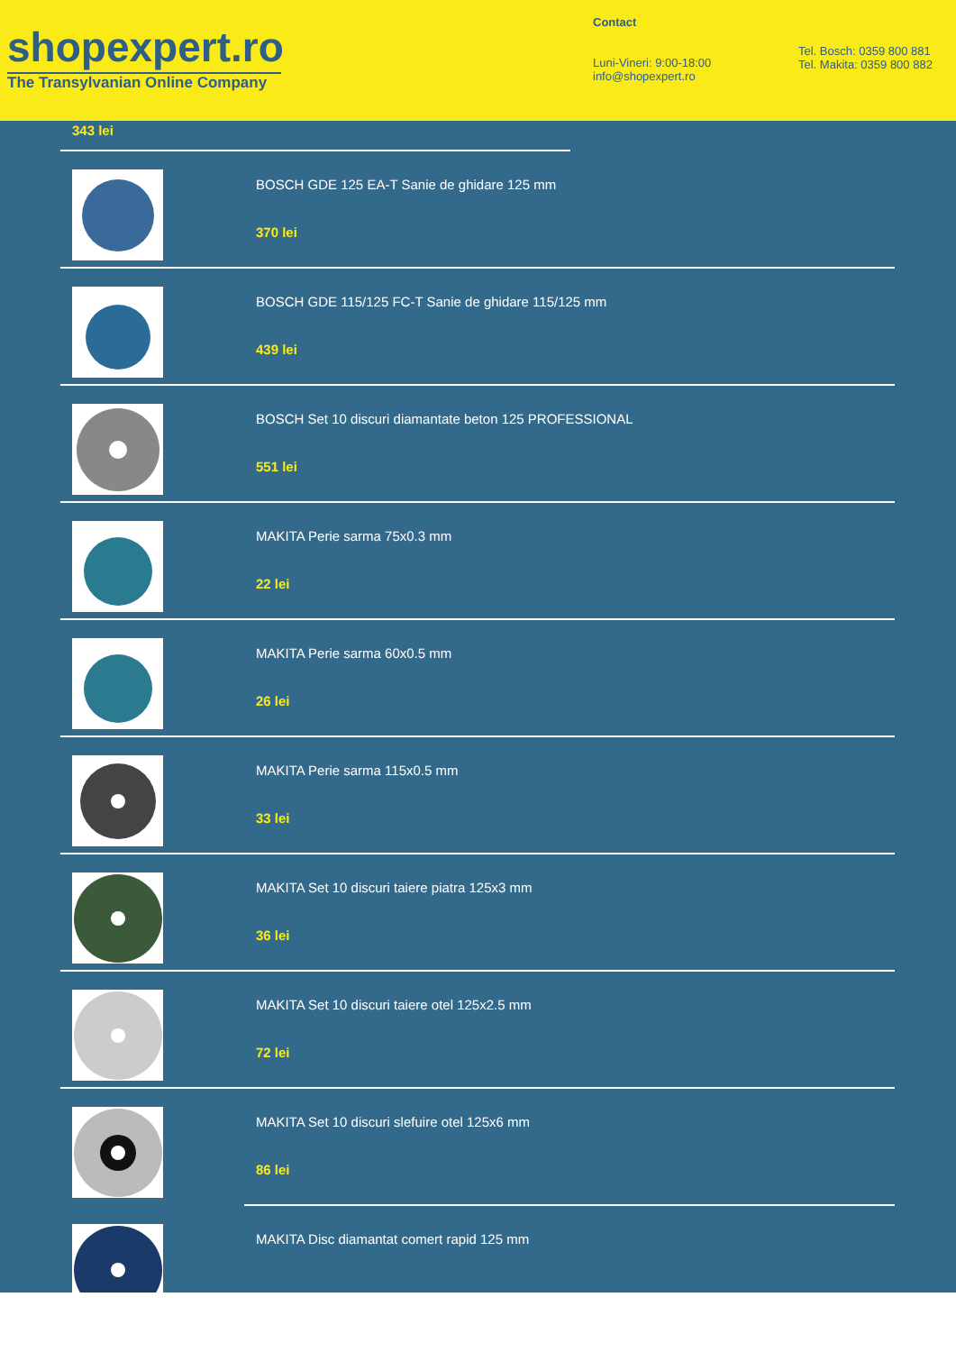shopexpert.ro
The Transylvanian Online Company
Contact
Luni-Vineri: 9:00-18:00
info@shopexpert.ro
Tel. Bosch: 0359 800 881
Tel. Makita: 0359 800 882
343 lei
BOSCH GDE 125 EA-T Sanie de ghidare 125 mm
370 lei
BOSCH GDE 115/125 FC-T Sanie de ghidare 115/125 mm
439 lei
BOSCH Set 10 discuri diamantate beton 125 PROFESSIONAL
551 lei
MAKITA Perie sarma 75x0.3 mm
22 lei
MAKITA Perie sarma 60x0.5 mm
26 lei
MAKITA Perie sarma 115x0.5 mm
33 lei
MAKITA Set 10 discuri taiere piatra 125x3 mm
36 lei
MAKITA Set 10 discuri taiere otel 125x2.5 mm
72 lei
MAKITA Set 10 discuri slefuire otel 125x6 mm
86 lei
MAKITA Disc diamantat comert rapid 125 mm